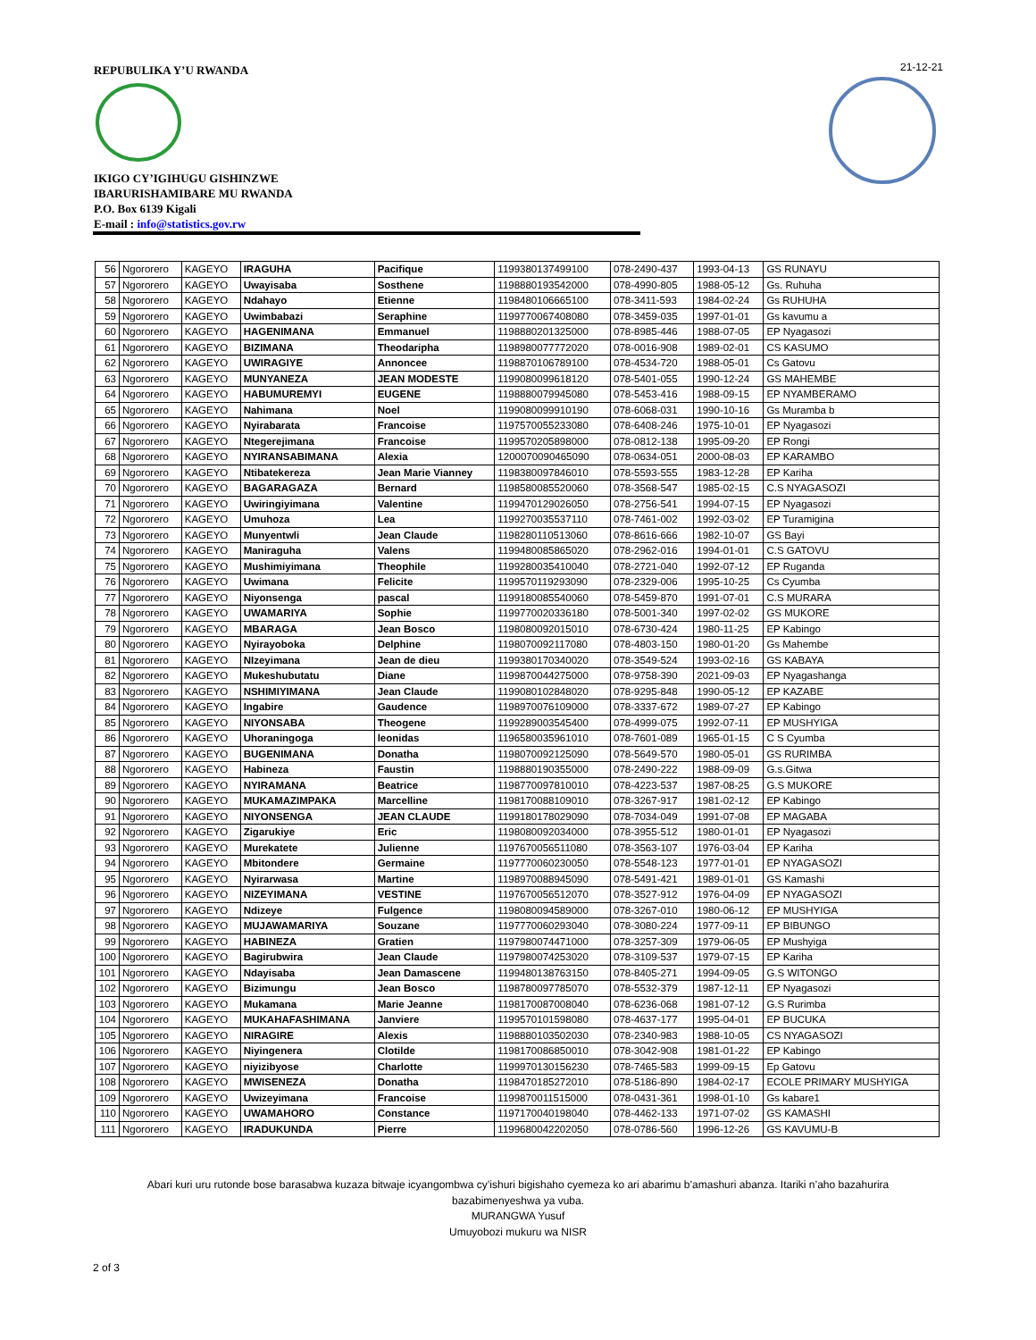REPUBULIKA Y’U RWANDA
IKIGO CY’IGIHUGU GISHINZWE
IBARURISHAMIBARE MU RWANDA
P.O. Box 6139 Kigali
E-mail : info@statistics.gov.rw
21-12-21
| 56 | Ngororero | KAGEYO | IRAGUHA | Pacifique | 1199380137499100 | 078-2490-437 | 1993-04-13 | GS RUNAYU |
| 57 | Ngororero | KAGEYO | Uwayisaba | Sosthene | 1198880193542000 | 078-4990-805 | 1988-05-12 | Gs. Ruhuha |
| 58 | Ngororero | KAGEYO | Ndahayo | Etienne | 1198480106665100 | 078-3411-593 | 1984-02-24 | Gs RUHUHA |
| 59 | Ngororero | KAGEYO | Uwimbabazi | Seraphine | 1199770067408080 | 078-3459-035 | 1997-01-01 | Gs kavumu a |
| 60 | Ngororero | KAGEYO | HAGENIMANA | Emmanuel | 1198880201325000 | 078-8985-446 | 1988-07-05 | EP Nyagasozi |
| 61 | Ngororero | KAGEYO | BIZIMANA | Theodaripha | 1198980077772020 | 078-0016-908 | 1989-02-01 | CS KASUMO |
| 62 | Ngororero | KAGEYO | UWIRAGIYE | Annoncee | 1198870106789100 | 078-4534-720 | 1988-05-01 | Cs Gatovu |
| 63 | Ngororero | KAGEYO | MUNYANEZA | JEAN MODESTE | 1199080099618120 | 078-5401-055 | 1990-12-24 | GS MAHEMBE |
| 64 | Ngororero | KAGEYO | HABUMUREMYI | EUGENE | 1198880079945080 | 078-5453-416 | 1988-09-15 | EP NYAMBERAMO |
| 65 | Ngororero | KAGEYO | Nahimana | Noel | 1199080099910190 | 078-6068-031 | 1990-10-16 | Gs Muramba b |
| 66 | Ngororero | KAGEYO | Nyirabarata | Francoise | 1197570055233080 | 078-6408-246 | 1975-10-01 | EP Nyagasozi |
| 67 | Ngororero | KAGEYO | Ntegerejimana | Francoise | 1199570205898000 | 078-0812-138 | 1995-09-20 | EP Rongi |
| 68 | Ngororero | KAGEYO | NYIRANSABIMANA | Alexia | 1200070090465090 | 078-0634-051 | 2000-08-03 | EP KARAMBO |
| 69 | Ngororero | KAGEYO | Ntibatekereza | Jean Marie Vianney | 1198380097846010 | 078-5593-555 | 1983-12-28 | EP Kariha |
| 70 | Ngororero | KAGEYO | BAGARAGAZA | Bernard | 1198580085520060 | 078-3568-547 | 1985-02-15 | C.S NYAGASOZI |
| 71 | Ngororero | KAGEYO | Uwiringiyimana | Valentine | 1199470129026050 | 078-2756-541 | 1994-07-15 | EP Nyagasozi |
| 72 | Ngororero | KAGEYO | Umuhoza | Lea | 1199270035537110 | 078-7461-002 | 1992-03-02 | EP Turamigina |
| 73 | Ngororero | KAGEYO | Munyentwli | Jean Claude | 1198280110513060 | 078-8616-666 | 1982-10-07 | GS Bayi |
| 74 | Ngororero | KAGEYO | Maniraguha | Valens | 1199480085865020 | 078-2962-016 | 1994-01-01 | C.S GATOVU |
| 75 | Ngororero | KAGEYO | Mushimiyimana | Theophile | 1199280035410040 | 078-2721-040 | 1992-07-12 | EP Ruganda |
| 76 | Ngororero | KAGEYO | Uwimana | Felicite | 1199570119293090 | 078-2329-006 | 1995-10-25 | Cs Cyumba |
| 77 | Ngororero | KAGEYO | Niyonsenga | pascal | 1199180085540060 | 078-5459-870 | 1991-07-01 | C.S MURARA |
| 78 | Ngororero | KAGEYO | UWAMARIYA | Sophie | 1199770020336180 | 078-5001-340 | 1997-02-02 | GS MUKORE |
| 79 | Ngororero | KAGEYO | MBARAGA | Jean Bosco | 1198080092015010 | 078-6730-424 | 1980-11-25 | EP Kabingo |
| 80 | Ngororero | KAGEYO | Nyirayoboka | Delphine | 1198070092117080 | 078-4803-150 | 1980-01-20 | Gs Mahembe |
| 81 | Ngororero | KAGEYO | NIzeyimana | Jean de dieu | 1199380170340020 | 078-3549-524 | 1993-02-16 | GS KABAYA |
| 82 | Ngororero | KAGEYO | Mukeshubutatu | Diane | 1199870044275000 | 078-9758-390 | 2021-09-03 | EP Nyagashanga |
| 83 | Ngororero | KAGEYO | NSHIMIYIMANA | Jean Claude | 1199080102848020 | 078-9295-848 | 1990-05-12 | EP KAZABE |
| 84 | Ngororero | KAGEYO | Ingabire | Gaudence | 1198970076109000 | 078-3337-672 | 1989-07-27 | EP Kabingo |
| 85 | Ngororero | KAGEYO | NIYONSABA | Theogene | 1199289003545400 | 078-4999-075 | 1992-07-11 | EP MUSHYIGA |
| 86 | Ngororero | KAGEYO | Uhoraningoga | leonidas | 1196580035961010 | 078-7601-089 | 1965-01-15 | C S Cyumba |
| 87 | Ngororero | KAGEYO | BUGENIMANA | Donatha | 1198070092125090 | 078-5649-570 | 1980-05-01 | GS RURIMBA |
| 88 | Ngororero | KAGEYO | Habineza | Faustin | 1198880190355000 | 078-2490-222 | 1988-09-09 | G.s.Gitwa |
| 89 | Ngororero | KAGEYO | NYIRAMANA | Beatrice | 1198770097810010 | 078-4223-537 | 1987-08-25 | G.S MUKORE |
| 90 | Ngororero | KAGEYO | MUKAMAZIMPAKA | Marcelline | 1198170088109010 | 078-3267-917 | 1981-02-12 | EP Kabingo |
| 91 | Ngororero | KAGEYO | NIYONSENGA | JEAN CLAUDE | 1199180178029090 | 078-7034-049 | 1991-07-08 | EP MAGABA |
| 92 | Ngororero | KAGEYO | Zigarukiye | Eric | 1198080092034000 | 078-3955-512 | 1980-01-01 | EP Nyagasozi |
| 93 | Ngororero | KAGEYO | Murekatete | Julienne | 1197670056511080 | 078-3563-107 | 1976-03-04 | EP Kariha |
| 94 | Ngororero | KAGEYO | Mbitondere | Germaine | 1197770060230050 | 078-5548-123 | 1977-01-01 | EP NYAGASOZI |
| 95 | Ngororero | KAGEYO | Nyirarwasa | Martine | 1198970088945090 | 078-5491-421 | 1989-01-01 | GS Kamashi |
| 96 | Ngororero | KAGEYO | NIZEYIMANA | VESTINE | 1197670056512070 | 078-3527-912 | 1976-04-09 | EP NYAGASOZI |
| 97 | Ngororero | KAGEYO | Ndizeye | Fulgence | 1198080094589000 | 078-3267-010 | 1980-06-12 | EP MUSHYIGA |
| 98 | Ngororero | KAGEYO | MUJAWAMARIYA | Souzane | 1197770060293040 | 078-3080-224 | 1977-09-11 | EP BIBUNGO |
| 99 | Ngororero | KAGEYO | HABINEZA | Gratien | 1197980074471000 | 078-3257-309 | 1979-06-05 | EP Mushyiga |
| 100 | Ngororero | KAGEYO | Bagirubwira | Jean Claude | 1197980074253020 | 078-3109-537 | 1979-07-15 | EP Kariha |
| 101 | Ngororero | KAGEYO | Ndayisaba | Jean Damascene | 1199480138763150 | 078-8405-271 | 1994-09-05 | G.S WITONGO |
| 102 | Ngororero | KAGEYO | Bizimungu | Jean Bosco | 1198780097785070 | 078-5532-379 | 1987-12-11 | EP Nyagasozi |
| 103 | Ngororero | KAGEYO | Mukamana | Marie Jeanne | 1198170087008040 | 078-6236-068 | 1981-07-12 | G.S Rurimba |
| 104 | Ngororero | KAGEYO | MUKAHAFASHIMANA | Janviere | 1199570101598080 | 078-4637-177 | 1995-04-01 | EP BUCUKA |
| 105 | Ngororero | KAGEYO | NIRAGIRE | Alexis | 1198880103502030 | 078-2340-983 | 1988-10-05 | CS NYAGASOZI |
| 106 | Ngororero | KAGEYO | Niyingenera | Clotilde | 1198170086850010 | 078-3042-908 | 1981-01-22 | EP Kabingo |
| 107 | Ngororero | KAGEYO | niyizibyose | Charlotte | 1199970130156230 | 078-7465-583 | 1999-09-15 | Ep Gatovu |
| 108 | Ngororero | KAGEYO | MWISENEZA | Donatha | 1198470185272010 | 078-5186-890 | 1984-02-17 | ECOLE PRIMARY MUSHYIGA |
| 109 | Ngororero | KAGEYO | Uwizeyimana | Francoise | 1199870011515000 | 078-0431-361 | 1998-01-10 | Gs kabare1 |
| 110 | Ngororero | KAGEYO | UWAMAHORO | Constance | 1197170040198040 | 078-4462-133 | 1971-07-02 | GS KAMASHI |
| 111 | Ngororero | KAGEYO | IRADUKUNDA | Pierre | 1199680042202050 | 078-0786-560 | 1996-12-26 | GS KAVUMU-B |
Abari kuri uru rutonde bose barasabwa kuzaza bitwaje icyangombwa cy’ishuri bigishaho cyemeza ko ari abarimu b’amashuri abanza. Itariki n’aho bazahurira bazabimenyeshwa ya vuba.
MURANGWA Yusuf
Umuyobozi mukuru wa NISR
2 of 3